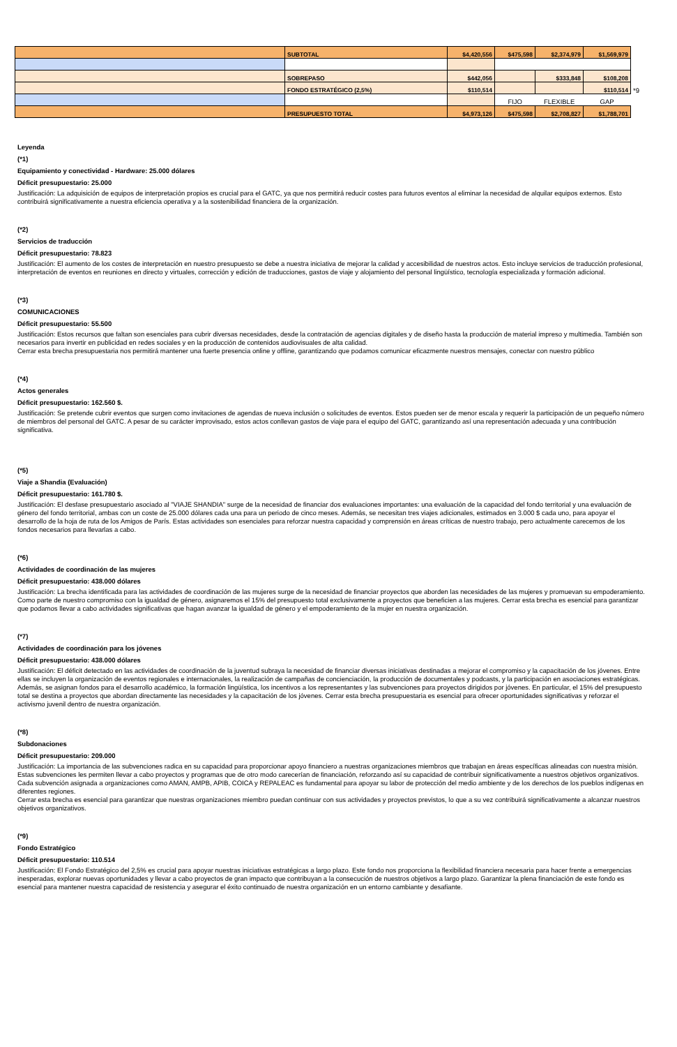| | SUBTOTAL | $4,420,556 | $475,598 | $2,374,979 | $1,569,979 | |
| | SOBREPASO | $442,056 | | $333,848 | $108,208 | |
| | FONDO ESTRATÉGICO (2,5%) | $110,514 | | | $110,514 | *9 |
| | | | FIJO | FLEXIBLE | GAP | |
| | PRESUPUESTO TOTAL | $4,973,126 | $475,598 | $2,708,827 | $1,788,701 | |
Leyenda
(*1)
Equipamiento y conectividad - Hardware: 25.000 dólares
Déficit presupuestario: 25.000
Justificación: La adquisición de equipos de interpretación propios es crucial para el GATC, ya que nos permitirá reducir costes para futuros eventos al eliminar la necesidad de alquilar equipos externos. Esto contribuirá significativamente a nuestra eficiencia operativa y a la sostenibilidad financiera de la organización.
(*2)
Servicios de traducción
Déficit presupuestario: 78.823
Justificación: El aumento de los costes de interpretación en nuestro presupuesto se debe a nuestra iniciativa de mejorar la calidad y accesibilidad de nuestros actos. Esto incluye servicios de traducción profesional, interpretación de eventos en reuniones en directo y virtuales, corrección y edición de traducciones, gastos de viaje y alojamiento del personal lingüístico, tecnología especializada y formación adicional.
(*3)
COMUNICACIONES
Déficit presupuestario: 55.500
Justificación: Estos recursos que faltan son esenciales para cubrir diversas necesidades, desde la contratación de agencias digitales y de diseño hasta la producción de material impreso y multimedia. También son necesarios para invertir en publicidad en redes sociales y en la producción de contenidos audiovisuales de alta calidad.
Cerrar esta brecha presupuestaria nos permitirá mantener una fuerte presencia online y offline, garantizando que podamos comunicar eficazmente nuestros mensajes, conectar con nuestro público
(*4)
Actos generales
Déficit presupuestario: 162.560 $.
Justificación: Se pretende cubrir eventos que surgen como invitaciones de agendas de nueva inclusión o solicitudes de eventos. Estos pueden ser de menor escala y requerir la participación de un pequeño número de miembros del personal del GATC. A pesar de su carácter improvisado, estos actos conllevan gastos de viaje para el equipo del GATC, garantizando así una representación adecuada y una contribución significativa.
(*5)
Viaje a Shandia (Evaluación)
Déficit presupuestario: 161.780 $.
Justificación: El desfase presupuestario asociado al "VIAJE SHANDIA" surge de la necesidad de financiar dos evaluaciones importantes: una evaluación de la capacidad del fondo territorial y una evaluación de género del fondo territorial, ambas con un coste de 25.000 dólares cada una para un periodo de cinco meses. Además, se necesitan tres viajes adicionales, estimados en 3.000 $ cada uno, para apoyar el desarrollo de la hoja de ruta de los Amigos de París. Estas actividades son esenciales para reforzar nuestra capacidad y comprensión en áreas críticas de nuestro trabajo, pero actualmente carecemos de los fondos necesarios para llevarlas a cabo.
(*6)
Actividades de coordinación de las mujeres
Déficit presupuestario: 438.000 dólares
Justificación: La brecha identificada para las actividades de coordinación de las mujeres surge de la necesidad de financiar proyectos que aborden las necesidades de las mujeres y promuevan su empoderamiento. Como parte de nuestro compromiso con la igualdad de género, asignaremos el 15% del presupuesto total exclusivamente a proyectos que beneficien a las mujeres. Cerrar esta brecha es esencial para garantizar que podamos llevar a cabo actividades significativas que hagan avanzar la igualdad de género y el empoderamiento de la mujer en nuestra organización.
(*7)
Actividades de coordinación para los jóvenes
Déficit presupuestario: 438.000 dólares
Justificación: El déficit detectado en las actividades de coordinación de la juventud subraya la necesidad de financiar diversas iniciativas destinadas a mejorar el compromiso y la capacitación de los jóvenes. Entre ellas se incluyen la organización de eventos regionales e internacionales, la realización de campañas de concienciación, la producción de documentales y podcasts, y la participación en asociaciones estratégicas. Además, se asignan fondos para el desarrollo académico, la formación lingüística, los incentivos a los representantes y las subvenciones para proyectos dirigidos por jóvenes. En particular, el 15% del presupuesto total se destina a proyectos que abordan directamente las necesidades y la capacitación de los jóvenes. Cerrar esta brecha presupuestaria es esencial para ofrecer oportunidades significativas y reforzar el activismo juvenil dentro de nuestra organización.
(*8)
Subdonaciones
Déficit presupuestario: 209.000
Justificación: La importancia de las subvenciones radica en su capacidad para proporcionar apoyo financiero a nuestras organizaciones miembros que trabajan en áreas específicas alineadas con nuestra misión. Estas subvenciones les permiten llevar a cabo proyectos y programas que de otro modo carecerían de financiación, reforzando así su capacidad de contribuir significativamente a nuestros objetivos organizativos.
Cada subvención asignada a organizaciones como AMAN, AMPB, APIB, COICA y REPALEAC es fundamental para apoyar su labor de protección del medio ambiente y de los derechos de los pueblos indígenas en diferentes regiones.
Cerrar esta brecha es esencial para garantizar que nuestras organizaciones miembro puedan continuar con sus actividades y proyectos previstos, lo que a su vez contribuirá significativamente a alcanzar nuestros objetivos organizativos.
(*9)
Fondo Estratégico
Déficit presupuestario: 110.514
Justificación: El Fondo Estratégico del 2,5% es crucial para apoyar nuestras iniciativas estratégicas a largo plazo. Este fondo nos proporciona la flexibilidad financiera necesaria para hacer frente a emergencias inesperadas, explorar nuevas oportunidades y llevar a cabo proyectos de gran impacto que contribuyan a la consecución de nuestros objetivos a largo plazo. Garantizar la plena financiación de este fondo es esencial para mantener nuestra capacidad de resistencia y asegurar el éxito continuado de nuestra organización en un entorno cambiante y desafiante.